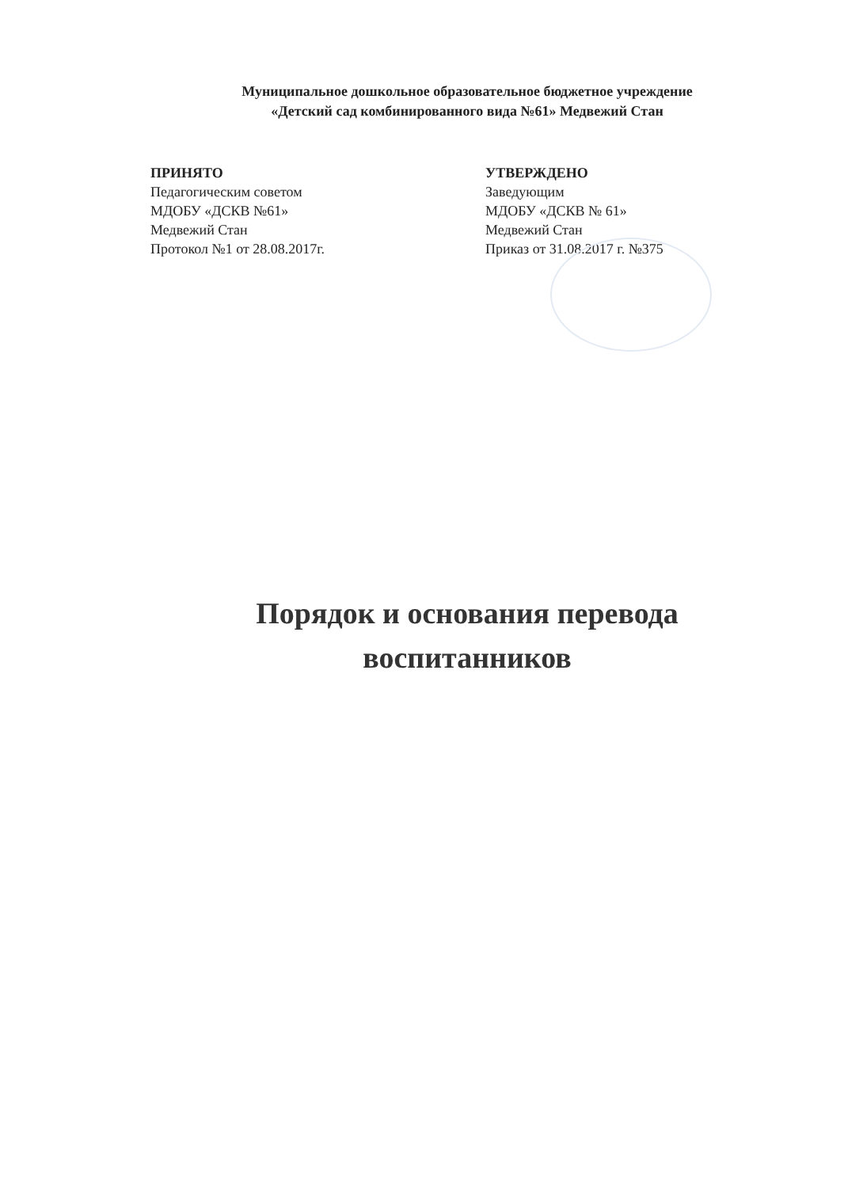Муниципальное дошкольное образовательное бюджетное учреждение
«Детский сад комбинированного вида №61» Медвежий Стан
ПРИНЯТО
Педагогическим советом
МДОБУ «ДСКВ №61»
Медвежий Стан
Протокол №1 от 28.08.2017г.
УТВЕРЖДЕНО
Заведующим
МДОБУ «ДСКВ № 61»
Медвежий Стан
Приказ от 31.08.2017 г. №375
Порядок и основания перевода воспитанников